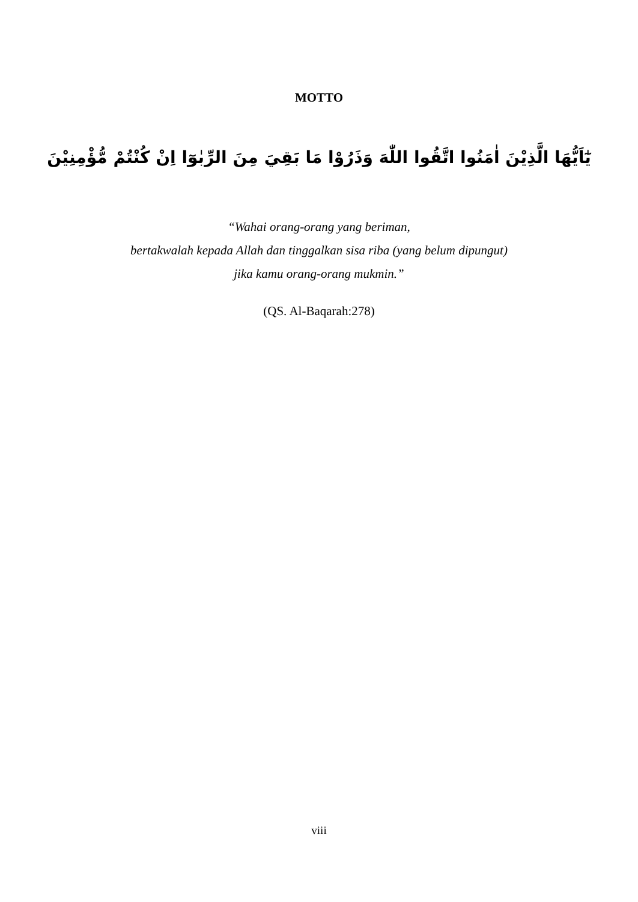MOTTO
يٰٓاَيُّهَا الَّذِيْنَ اٰمَنُوا اتَّقُوا اللّٰهَ وَذَرُوْا مَا بَقِيَ مِنَ الرِّبٰوٓا اِنْ كُنْتُمْ مُّؤْمِنِيْنَ
“Wahai orang-orang yang beriman,
bertakwalah kepada Allah dan tinggalkan sisa riba (yang belum dipungut)
jika kamu orang-orang mukmin.”
(QS. Al-Baqarah:278)
viii